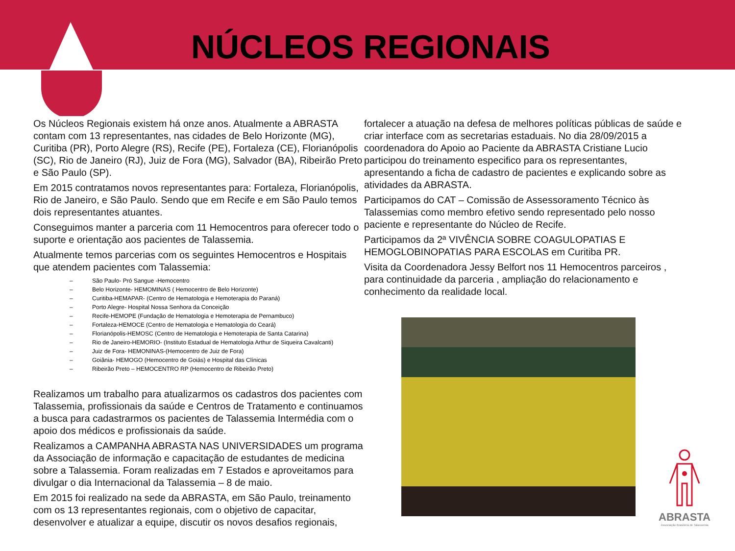NÚCLEOS REGIONAIS
Os Núcleos Regionais existem há onze anos. Atualmente a ABRASTA contam com 13 representantes, nas cidades de Belo Horizonte (MG), Curitiba (PR), Porto Alegre (RS), Recife (PE), Fortaleza (CE), Florianópolis (SC), Rio de Janeiro (RJ), Juiz de Fora (MG), Salvador (BA), Ribeirão Preto e São Paulo (SP).
Em 2015 contratamos novos representantes para: Fortaleza, Florianópolis, Rio de Janeiro, e São Paulo. Sendo que em Recife e em São Paulo temos dois representantes atuantes.
Conseguimos manter a parceria com 11 Hemocentros para oferecer todo o suporte e orientação aos pacientes de Talassemia.
Atualmente temos parcerias com os seguintes Hemocentros e Hospitais que atendem pacientes com Talassemia:
– São Paulo- Pró Sangue -Hemocentro
– Belo Horizonte- HEMOMINAS ( Hemocentro de Belo Horizonte)
– Curitiba-HEMAPAR- (Centro de Hematologia e Hemoterapia do Paraná)
– Porto Alegre- Hospital Nossa Senhora da Conceição
– Recife-HEMOPE (Fundação de Hematologia e Hemoterapia de Pernambuco)
– Fortaleza-HEMOCE (Centro de Hematologia e Hematologia do Ceará)
– Florianópolis-HEMOSC (Centro de Hematologia e Hemoterapia de Santa Catarina)
– Rio de Janeiro-HEMORIO- (Instituto Estadual de Hematologia Arthur de Siqueira Cavalcanti)
– Juiz de Fora- HEMONINAS-(Hemocentro de Juiz de Fora)
– Goiânia- HEMOGO (Hemocentro de Goiás) e Hospital das Clínicas
– Ribeirão Preto – HEMOCENTRO RP (Hemocentro de Ribeirão Preto)
Realizamos um trabalho para atualizarmos os cadastros dos pacientes com Talassemia, profissionais da saúde e Centros de Tratamento e continuamos a busca para cadastrarmos os pacientes de Talassemia Intermédia com o apoio dos médicos e profissionais da saúde.
Realizamos a CAMPANHA ABRASTA NAS UNIVERSIDADES um programa da Associação de informação e capacitação de estudantes de medicina sobre a Talassemia. Foram realizadas em 7 Estados e aproveitamos para divulgar o dia Internacional da Talassemia – 8 de maio.
Em 2015 foi realizado na sede da ABRASTA, em São Paulo, treinamento com os 13 representantes regionais, com o objetivo de capacitar, desenvolver e atualizar a equipe, discutir os novos desafios regionais,
fortalecer a atuação na defesa de melhores políticas públicas de saúde e criar interface com as secretarias estaduais. No dia 28/09/2015 a coordenadora do Apoio ao Paciente da ABRASTA Cristiane Lucio participou do treinamento especifico para os representantes, apresentando a ficha de cadastro de pacientes e explicando sobre as atividades da ABRASTA.
Participamos do CAT – Comissão de Assessoramento Técnico às Talassemias como membro efetivo sendo representado pelo nosso paciente e representante do Núcleo de Recife.
Participamos da 2ª VIVÊNCIA SOBRE COAGULOPATIAS E HEMOGLOBINOPATIAS PARA ESCOLAS em Curitiba PR.
Visita da Coordenadora Jessy Belfort nos 11 Hemocentros parceiros , para continuidade da parceria , ampliação do relacionamento e conhecimento da realidade local.
ABRASTA
Associação Brasileira de Talassemia